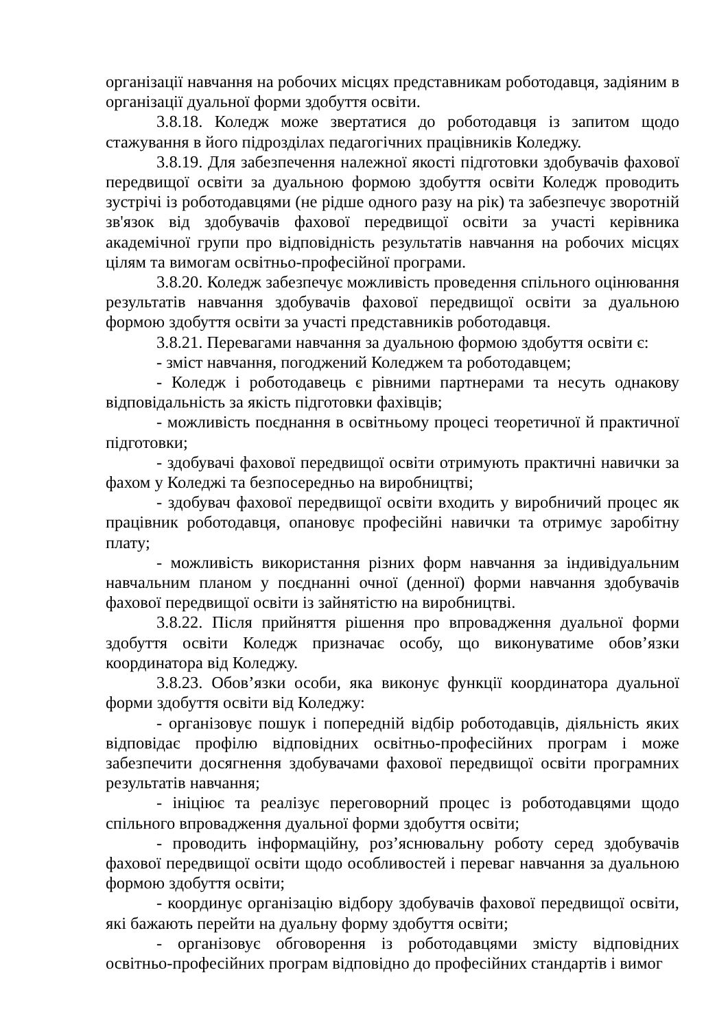організації навчання на робочих місцях представникам роботодавця, задіяним в організації дуальної форми здобуття освіти.
3.8.18. Коледж може звертатися до роботодавця із запитом щодо стажування в його підрозділах педагогічних працівників Коледжу.
3.8.19. Для забезпечення належної якості підготовки здобувачів фахової передвищої освіти за дуальною формою здобуття освіти Коледж проводить зустрічі із роботодавцями (не рідше одного разу на рік) та забезпечує зворотній зв'язок від здобувачів фахової передвищої освіти за участі керівника академічної групи про відповідність результатів навчання на робочих місцях цілям та вимогам освітньо-професійної програми.
3.8.20. Коледж забезпечує можливість проведення спільного оцінювання результатів навчання здобувачів фахової передвищої освіти за дуальною формою здобуття освіти за участі представників роботодавця.
3.8.21. Перевагами навчання за дуальною формою здобуття освіти є:
- зміст навчання, погоджений Коледжем та роботодавцем;
- Коледж і роботодавець є рівними партнерами та несуть однакову відповідальність за якість підготовки фахівців;
- можливість поєднання в освітньому процесі теоретичної й практичної підготовки;
- здобувачі фахової передвищої освіти отримують практичні навички за фахом у Коледжі та безпосередньо на виробництві;
- здобувач фахової передвищої освіти входить у виробничий процес як працівник роботодавця, опановує професійні навички та отримує заробітну плату;
- можливість використання різних форм навчання за індивідуальним навчальним планом у поєднанні очної (денної) форми навчання здобувачів фахової передвищої освіти із зайнятістю на виробництві.
3.8.22. Після прийняття рішення про впровадження дуальної форми здобуття освіти Коледж призначає особу, що виконуватиме обов’язки координатора від Коледжу.
3.8.23. Обов’язки особи, яка виконує функції координатора дуальної форми здобуття освіти від Коледжу:
- організовує пошук і попередній відбір роботодавців, діяльність яких відповідає профілю відповідних освітньо-професійних програм і може забезпечити досягнення здобувачами фахової передвищої освіти програмних результатів навчання;
- ініціює та реалізує переговорний процес із роботодавцями щодо спільного впровадження дуальної форми здобуття освіти;
- проводить інформаційну, роз’яснювальну роботу серед здобувачів фахової передвищої освіти щодо особливостей і переваг навчання за дуальною формою здобуття освіти;
- координує організацію відбору здобувачів фахової передвищої освіти, які бажають перейти на дуальну форму здобуття освіти;
- організовує обговорення із роботодавцями змісту відповідних освітньо-професійних програм відповідно до професійних стандартів і вимог